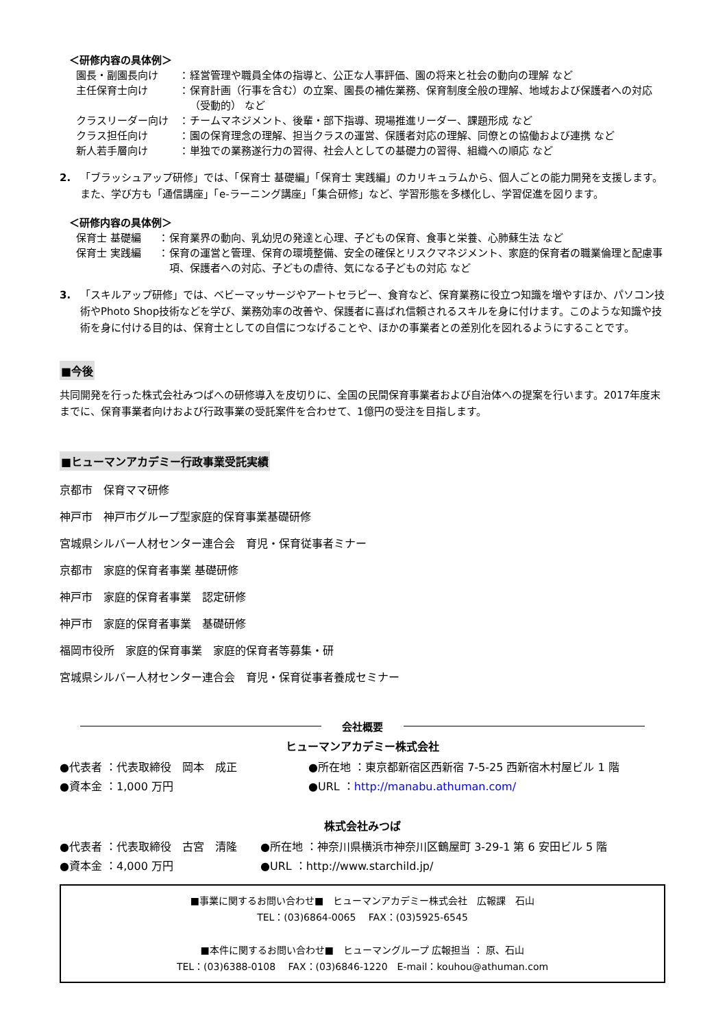＜研修内容の具体例＞
園長・副園長向け ： 経営管理や職員全体の指導と、公正な人事評価、園の将来と社会の動向の理解 など
主任保育士向け ： 保育計画（行事を含む）の立案、園長の補佐業務、保育制度全般の理解、地域および保護者への対応（受動的） など
クラスリーダー向け ： チームマネジメント、後輩・部下指導、現場推進リーダー、課題形成 など
クラス担任向け ： 園の保育理念の理解、担当クラスの運営、保護者対応の理解、同僚との協働および連携 など
新人若手層向け ： 単独での業務遂行力の習得、社会人としての基礎力の習得、組織への順応 など
2. 「ブラッシュアップ研修」では、「保育士 基礎編」「保育士 実践編」のカリキュラムから、個人ごとの能力開発を支援します。また、学び方も「通信講座」「e-ラーニング講座」「集合研修」など、学習形態を多様化し、学習促進を図ります。
＜研修内容の具体例＞
保育士 基礎編 ： 保育業界の動向、乳幼児の発達と心理、子どもの保育、食事と栄養、心肺蘇生法 など
保育士 実践編 ： 保育の運営と管理、保育の環境整備、安全の確保とリスクマネジメント、家庭的保育者の職業倫理と配慮事項、保護者への対応、子どもの虐待、気になる子どもの対応 など
3. 「スキルアップ研修」では、ベビーマッサージやアートセラピー、食育など、保育業務に役立つ知識を増やすほか、パソコン技術やPhoto Shop技術などを学び、業務効率の改善や、保護者に喜ばれ信頼されるスキルを身に付けます。このような知識や技術を身に付ける目的は、保育士としての自信につなげることや、ほかの事業者との差別化を図れるようにすることです。
■今後
共同開発を行った株式会社みつばへの研修導入を皮切りに、全国の民間保育事業者および自治体への提案を行います。2017年度末までに、保育事業者向けおよび行政事業の受託案件を合わせて、1億円の受注を目指します。
■ヒューマンアカデミー行政事業受託実績
京都市　保育ママ研修
神戸市　神戸市グループ型家庭的保育事業基礎研修
宮城県シルバー人材センター連合会　育児・保育従事者ミナー
京都市　家庭的保育者事業 基礎研修
神戸市　家庭的保育者事業　認定研修
神戸市　家庭的保育者事業　基礎研修
福岡市役所　家庭的保育事業　家庭的保育者等募集・研
宮城県シルバー人材センター連合会　育児・保育従事者養成セミナー
会社概要
ヒューマンアカデミー株式会社
●代表者 ：代表取締役　岡本　成正 ●所在地 ：東京都新宿区西新宿 7-5-25 西新宿木村屋ビル 1 階
●資本金 ：1,000 万円 ●URL ：http://manabu.athuman.com/
株式会社みつば
●代表者 ：代表取締役　古宮　清隆 ●所在地 ：神奈川県横浜市神奈川区鶴屋町 3-29-1 第 6 安田ビル 5 階
●資本金 ：4,000 万円 ●URL ：http://www.starchild.jp/
■事業に関するお問い合わせ■　ヒューマンアカデミー株式会社　広報課　石山
TEL：(03)6864-0065　 FAX：(03)5925-6545
■本件に関するお問い合わせ■　ヒューマングループ 広報担当 ： 原、石山
TEL：(03)6388-0108　 FAX：(03)6846-1220　E-mail：kouhou@athuman.com